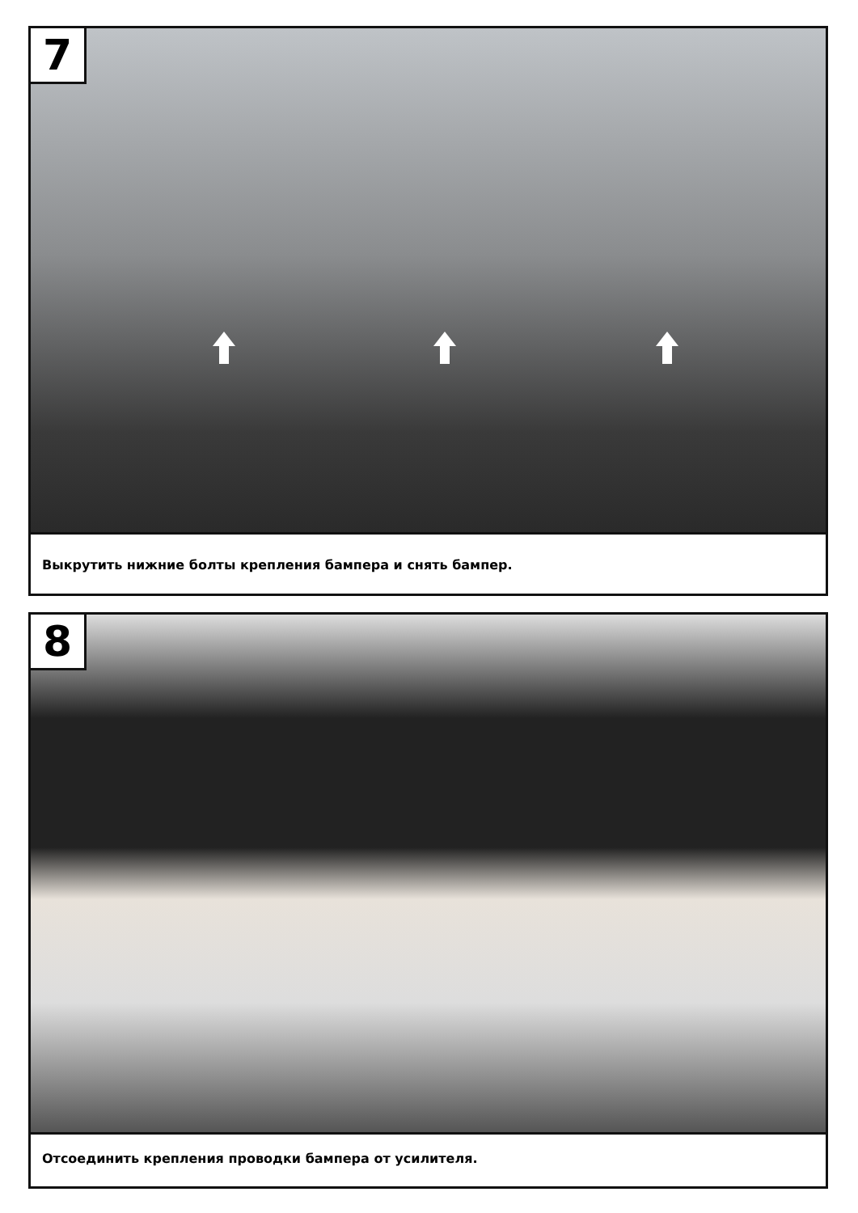7
Выкрутить нижние болты крепления бампера и снять бампер.
8
Отсоединить крепления проводки бампера от усилителя.